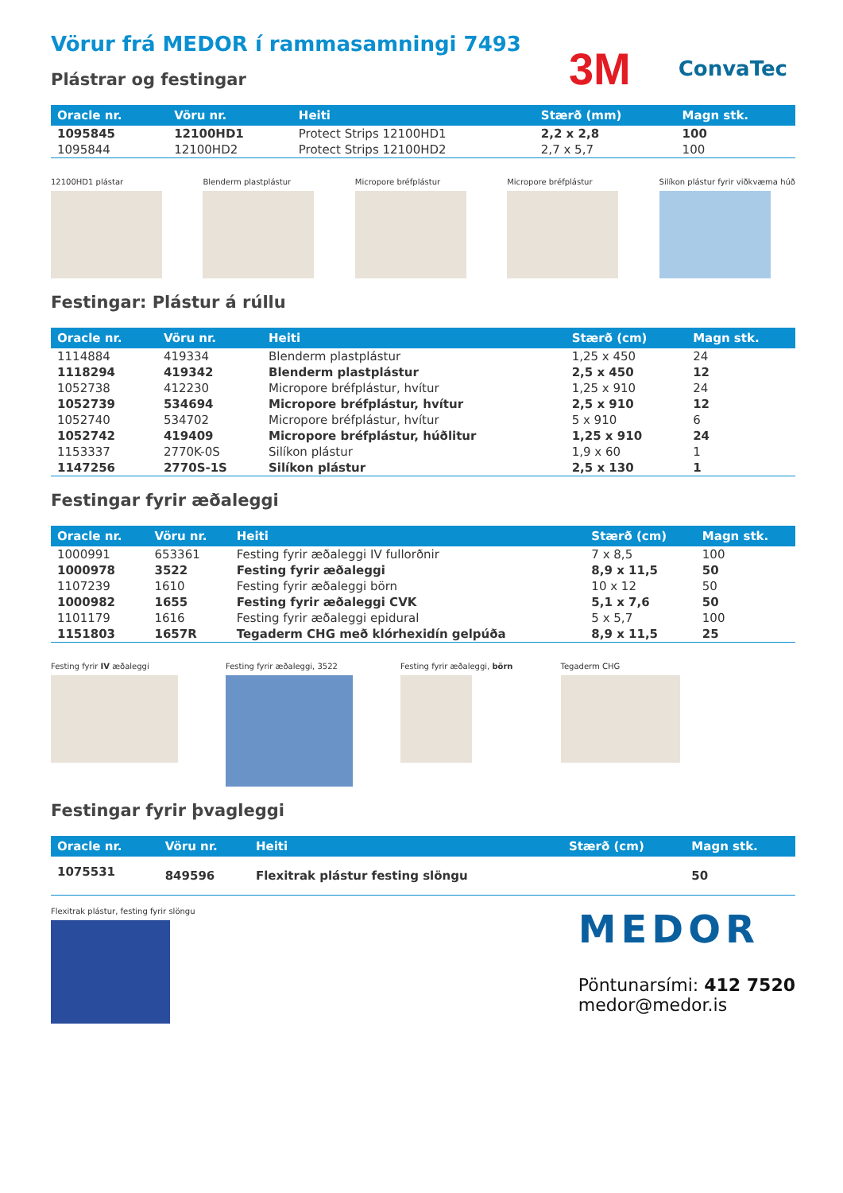Vörur frá MEDOR í rammasamningi 7493
Plástrar og festingar
3M ConvaTec
| Oracle nr. | Vöru nr. | Heiti | Stærð (mm) | Magn stk. |
| --- | --- | --- | --- | --- |
| 1095845 | 12100HD1 | Protect Strips 12100HD1 | 2,2 x 2,8 | 100 |
| 1095844 | 12100HD2 | Protect Strips 12100HD2 | 2,7 x 5,7 | 100 |
12100HD1 plástar Blenderm plastplástur Micropore bréfplástur Micropore bréfplástur Silíkon plástur fyrir viðkvæma húð
Festingar: Plástur á rúllu
| Oracle nr. | Vöru nr. | Heiti | Stærð (cm) | Magn stk. |
| --- | --- | --- | --- | --- |
| 1114884 | 419334 | Blenderm plastplástur | 1,25 x 450 | 24 |
| 1118294 | 419342 | Blenderm plastplástur | 2,5 x 450 | 12 |
| 1052738 | 412230 | Micropore bréfplástur, hvítur | 1,25 x 910 | 24 |
| 1052739 | 534694 | Micropore bréfplástur, hvítur | 2,5 x 910 | 12 |
| 1052740 | 534702 | Micropore bréfplástur, hvítur | 5 x 910 | 6 |
| 1052742 | 419409 | Micropore bréfplástur, húðlitur | 1,25 x 910 | 24 |
| 1153337 | 2770K-0S | Silíkon plástur | 1,9 x 60 | 1 |
| 1147256 | 2770S-1S | Silíkon plástur | 2,5 x 130 | 1 |
Festingar fyrir æðaleggi
| Oracle nr. | Vöru nr. | Heiti | Stærð (cm) | Magn stk. |
| --- | --- | --- | --- | --- |
| 1000991 | 653361 | Festing fyrir æðaleggi IV fullorðnir | 7 x 8,5 | 100 |
| 1000978 | 3522 | Festing fyrir æðaleggi | 8,9 x 11,5 | 50 |
| 1107239 | 1610 | Festing fyrir æðaleggi börn | 10 x 12 | 50 |
| 1000982 | 1655 | Festing fyrir æðaleggi CVK | 5,1 x 7,6 | 50 |
| 1101179 | 1616 | Festing fyrir æðaleggi epidural | 5 x 5,7 | 100 |
| 1151803 | 1657R | Tegaderm CHG með klórhexidín gelpúða | 8,9 x 11,5 | 25 |
Festing fyrir IV æðaleggi Festing fyrir æðaleggi, 3522 Festing fyrir æðaleggi, börn Tegaderm CHG
Festingar fyrir þvagleggi
| Oracle nr. | Vöru nr. | Heiti | Stærð (cm) | Magn stk. |
| --- | --- | --- | --- | --- |
| 1075531 | 849596 | Flexitrak plástur festing slöngu | | 50 |
Flexitrak plástur, festing fyrir slöngu
MEDOR
Pöntunarsími: 412 7520
medor@medor.is